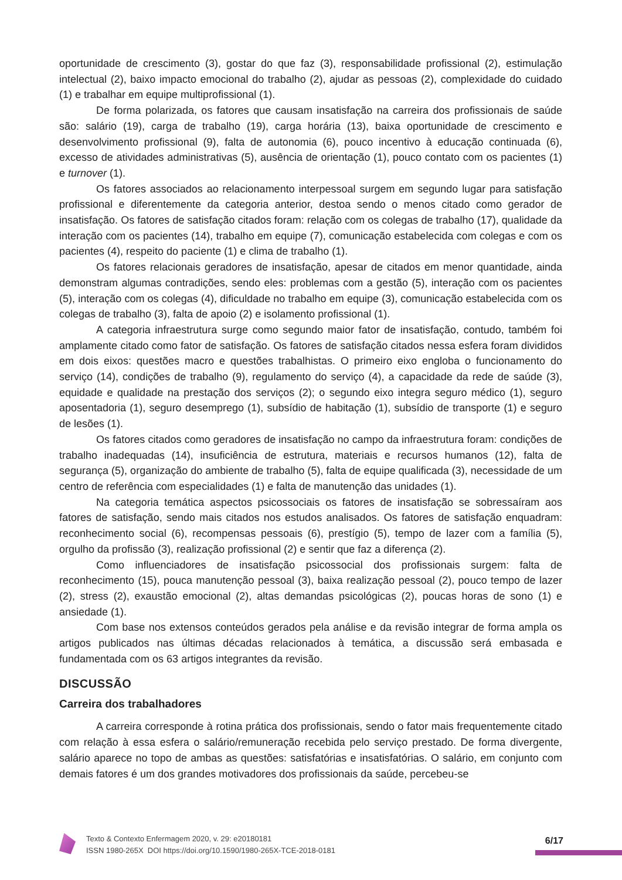oportunidade de crescimento (3), gostar do que faz (3), responsabilidade profissional (2), estimulação intelectual (2), baixo impacto emocional do trabalho (2), ajudar as pessoas (2), complexidade do cuidado (1) e trabalhar em equipe multiprofissional (1).
De forma polarizada, os fatores que causam insatisfação na carreira dos profissionais de saúde são: salário (19), carga de trabalho (19), carga horária (13), baixa oportunidade de crescimento e desenvolvimento profissional (9), falta de autonomia (6), pouco incentivo à educação continuada (6), excesso de atividades administrativas (5), ausência de orientação (1), pouco contato com os pacientes (1) e turnover (1).
Os fatores associados ao relacionamento interpessoal surgem em segundo lugar para satisfação profissional e diferentemente da categoria anterior, destoa sendo o menos citado como gerador de insatisfação. Os fatores de satisfação citados foram: relação com os colegas de trabalho (17), qualidade da interação com os pacientes (14), trabalho em equipe (7), comunicação estabelecida com colegas e com os pacientes (4), respeito do paciente (1) e clima de trabalho (1).
Os fatores relacionais geradores de insatisfação, apesar de citados em menor quantidade, ainda demonstram algumas contradições, sendo eles: problemas com a gestão (5), interação com os pacientes (5), interação com os colegas (4), dificuldade no trabalho em equipe (3), comunicação estabelecida com os colegas de trabalho (3), falta de apoio (2) e isolamento profissional (1).
A categoria infraestrutura surge como segundo maior fator de insatisfação, contudo, também foi amplamente citado como fator de satisfação. Os fatores de satisfação citados nessa esfera foram divididos em dois eixos: questões macro e questões trabalhistas. O primeiro eixo engloba o funcionamento do serviço (14), condições de trabalho (9), regulamento do serviço (4), a capacidade da rede de saúde (3), equidade e qualidade na prestação dos serviços (2); o segundo eixo integra seguro médico (1), seguro aposentadoria (1), seguro desemprego (1), subsídio de habitação (1), subsídio de transporte (1) e seguro de lesões (1).
Os fatores citados como geradores de insatisfação no campo da infraestrutura foram: condições de trabalho inadequadas (14), insuficiência de estrutura, materiais e recursos humanos (12), falta de segurança (5), organização do ambiente de trabalho (5), falta de equipe qualificada (3), necessidade de um centro de referência com especialidades (1) e falta de manutenção das unidades (1).
Na categoria temática aspectos psicossociais os fatores de insatisfação se sobressaíram aos fatores de satisfação, sendo mais citados nos estudos analisados. Os fatores de satisfação enquadram: reconhecimento social (6), recompensas pessoais (6), prestígio (5), tempo de lazer com a família (5), orgulho da profissão (3), realização profissional (2) e sentir que faz a diferença (2).
Como influenciadores de insatisfação psicossocial dos profissionais surgem: falta de reconhecimento (15), pouca manutenção pessoal (3), baixa realização pessoal (2), pouco tempo de lazer (2), stress (2), exaustão emocional (2), altas demandas psicológicas (2), poucas horas de sono (1) e ansiedade (1).
Com base nos extensos conteúdos gerados pela análise e da revisão integrar de forma ampla os artigos publicados nas últimas décadas relacionados à temática, a discussão será embasada e fundamentada com os 63 artigos integrantes da revisão.
DISCUSSÃO
Carreira dos trabalhadores
A carreira corresponde à rotina prática dos profissionais, sendo o fator mais frequentemente citado com relação à essa esfera o salário/remuneração recebida pelo serviço prestado. De forma divergente, salário aparece no topo de ambas as questões: satisfatórias e insatisfatórias. O salário, em conjunto com demais fatores é um dos grandes motivadores dos profissionais da saúde, percebeu-se
Texto & Contexto Enfermagem 2020, v. 29: e20180181
ISSN 1980-265X DOI https://doi.org/10.1590/1980-265X-TCE-2018-0181
6/17